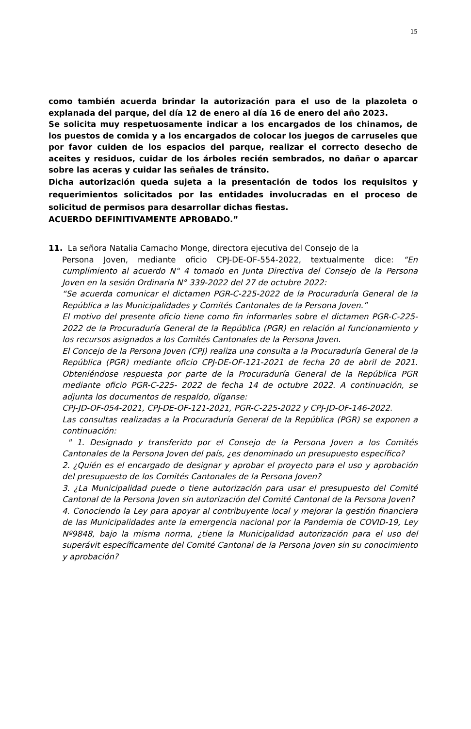15
como también acuerda brindar la autorización para el uso de la plazoleta o explanada del parque, del día 12 de enero al día 16 de enero del año 2023.
Se solicita muy respetuosamente indicar a los encargados de los chinamos, de los puestos de comida y a los encargados de colocar los juegos de carruseles que por favor cuiden de los espacios del parque, realizar el correcto desecho de aceites y residuos, cuidar de los árboles recién sembrados, no dañar o aparcar sobre las aceras y cuidar las señales de tránsito.
Dicha autorización queda sujeta a la presentación de todos los requisitos y requerimientos solicitados por las entidades involucradas en el proceso de solicitud de permisos para desarrollar dichas fiestas.
ACUERDO DEFINITIVAMENTE APROBADO.”
11. La señora Natalia Camacho Monge, directora ejecutiva del Consejo de la
Persona Joven, mediante oficio CPJ-DE-OF-554-2022, textualmente dice: “En cumplimiento al acuerdo N° 4 tomado en Junta Directiva del Consejo de la Persona Joven en la sesión Ordinaria N° 339-2022 del 27 de octubre 2022:
“Se acuerda comunicar el dictamen PGR-C-225-2022 de la Procuraduría General de la República a las Municipalidades y Comités Cantonales de la Persona Joven.”
El motivo del presente oficio tiene como fin informarles sobre el dictamen PGR-C-225-2022 de la Procuraduría General de la República (PGR) en relación al funcionamiento y los recursos asignados a los Comités Cantonales de la Persona Joven.
El Concejo de la Persona Joven (CPJ) realiza una consulta a la Procuraduría General de la República (PGR) mediante oficio CPJ-DE-OF-121-2021 de fecha 20 de abril de 2021. Obteniéndose respuesta por parte de la Procuraduría General de la República PGR mediante oficio PGR-C-225- 2022 de fecha 14 de octubre 2022. A continuación, se adjunta los documentos de respaldo, díganse:
CPJ-JD-OF-054-2021, CPJ-DE-OF-121-2021, PGR-C-225-2022 y CPJ-JD-OF-146-2022.
Las consultas realizadas a la Procuraduría General de la República (PGR) se exponen a continuación:
" 1. Designado y transferido por el Consejo de la Persona Joven a los Comités Cantonales de la Persona Joven del país, ¿es denominado un presupuesto específico?
2. ¿Quién es el encargado de designar y aprobar el proyecto para el uso y aprobación del presupuesto de los Comités Cantonales de la Persona Joven?
3. ¿La Municipalidad puede o tiene autorización para usar el presupuesto del Comité Cantonal de la Persona Joven sin autorización del Comité Cantonal de la Persona Joven?
4. Conociendo la Ley para apoyar al contribuyente local y mejorar la gestión financiera de las Municipalidades ante la emergencia nacional por la Pandemia de COVID-19, Ley Nº9848, bajo la misma norma, ¿tiene la Municipalidad autorización para el uso del superávit específicamente del Comité Cantonal de la Persona Joven sin su conocimiento y aprobación?